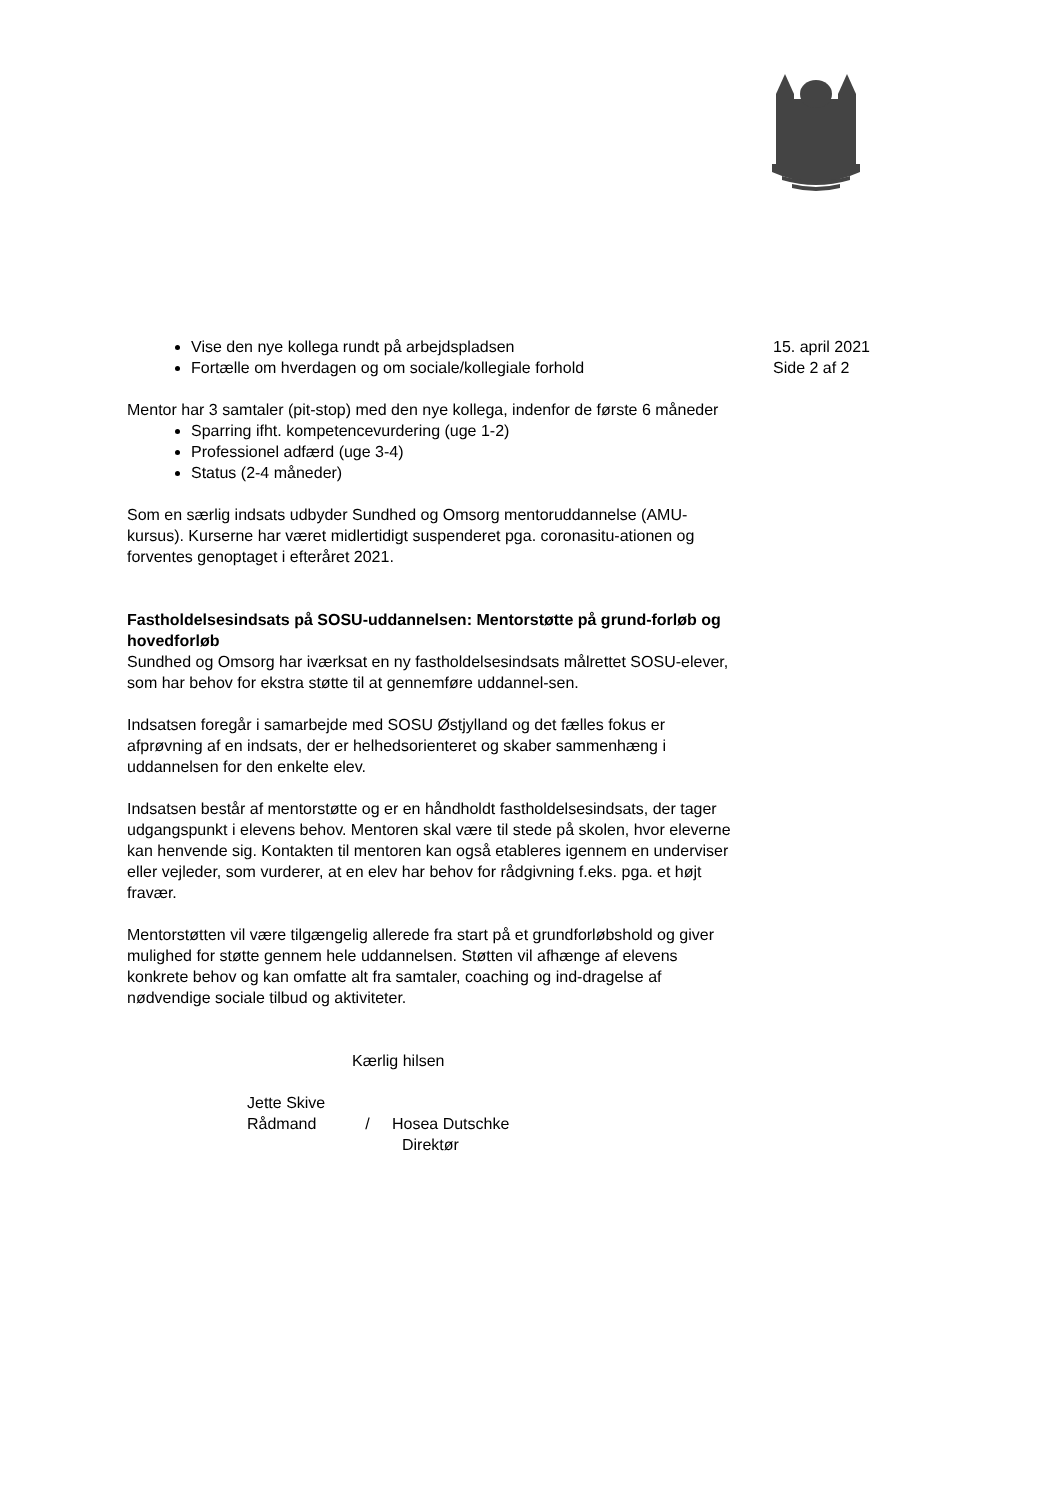Vise den nye kollega rundt på arbejdspladsen
Fortælle om hverdagen og om sociale/kollegiale forhold
Mentor har 3 samtaler (pit-stop) med den nye kollega, indenfor de første 6 måneder
Sparring ifht. kompetencevurdering (uge 1-2)
Professionel adfærd (uge 3-4)
Status (2-4 måneder)
Som en særlig indsats udbyder Sundhed og Omsorg mentoruddannelse (AMU-kursus). Kurserne har været midlertidigt suspenderet pga. coronasitu-ationen og forventes genoptaget i efteråret 2021.
Fastholdelsesindsats på SOSU-uddannelsen: Mentorstøtte på grund-forløb og hovedforløb
Sundhed og Omsorg har iværksat en ny fastholdelsesindsats målrettet SOSU-elever, som har behov for ekstra støtte til at gennemføre uddannel-sen.
Indsatsen foregår i samarbejde med SOSU Østjylland og det fælles fokus er afprøvning af en indsats, der er helhedsorienteret og skaber sammenhæng i uddannelsen for den enkelte elev.
Indsatsen består af mentorstøtte og er en håndholdt fastholdelsesindsats, der tager udgangspunkt i elevens behov. Mentoren skal være til stede på skolen, hvor eleverne kan henvende sig. Kontakten til mentoren kan også etableres igennem en underviser eller vejleder, som vurderer, at en elev har behov for rådgivning f.eks. pga. et højt fravær.
Mentorstøtten vil være tilgængelig allerede fra start på et grundforløbshold og giver mulighed for støtte gennem hele uddannelsen. Støtten vil afhænge af elevens konkrete behov og kan omfatte alt fra samtaler, coaching og ind-dragelse af nødvendige sociale tilbud og aktiviteter.
Kærlig hilsen
Jette Skive
Rådmand / Hosea Dutschke
Direktør
15. april 2021
Side 2 af 2